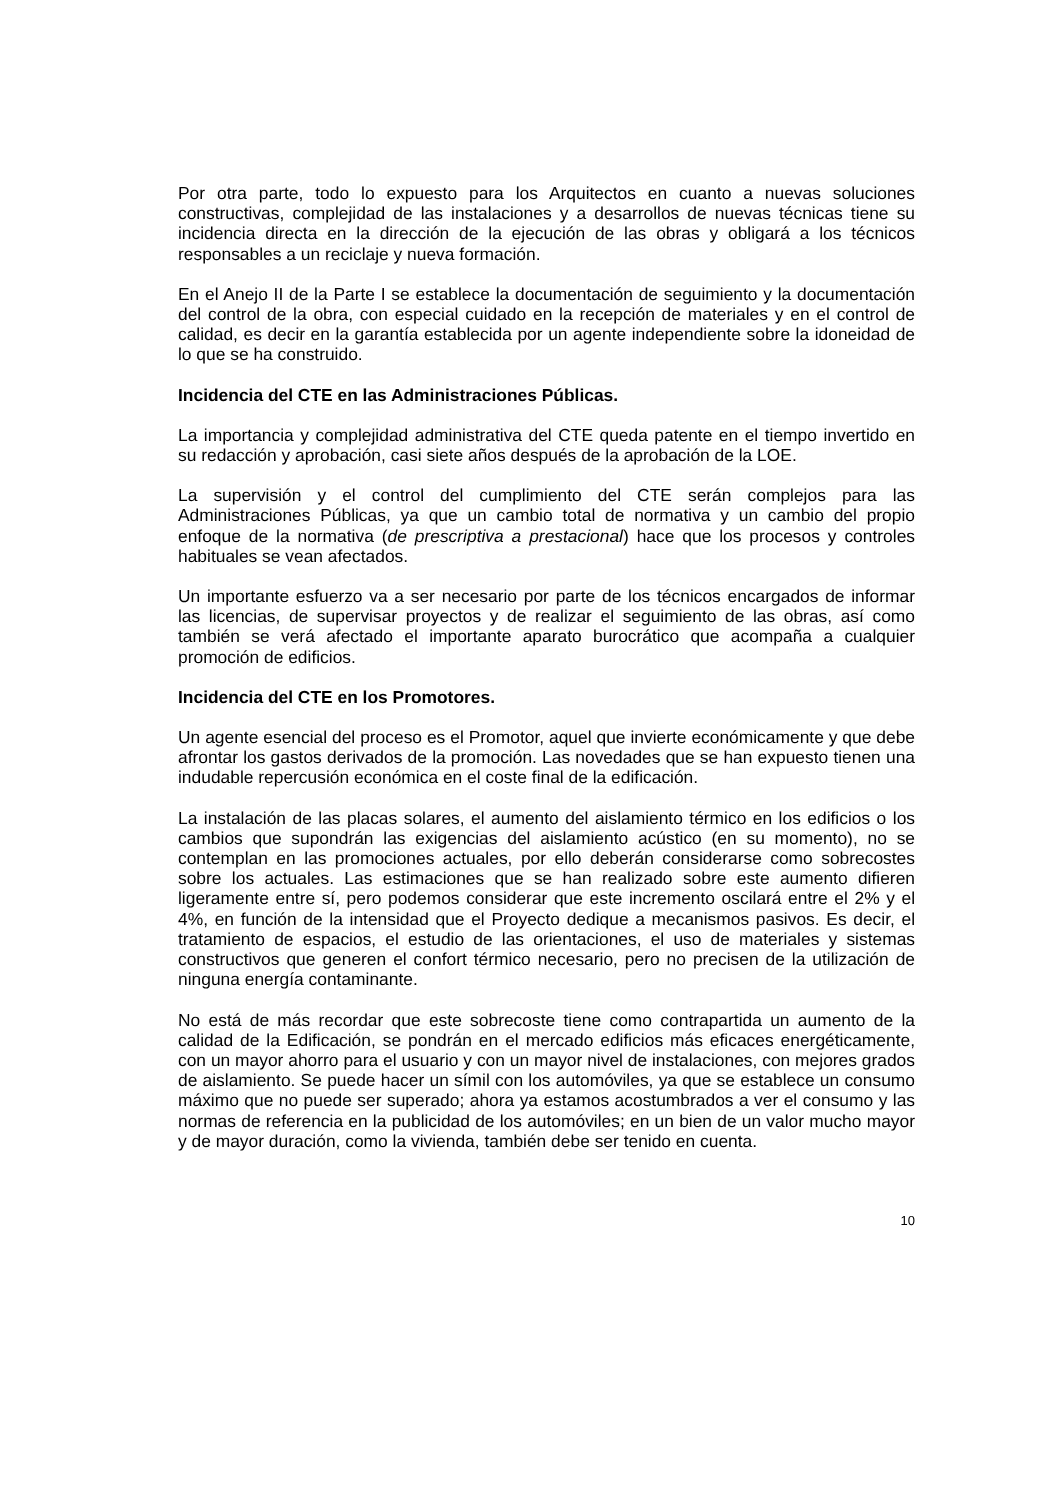Por otra parte, todo lo expuesto para los Arquitectos en cuanto a nuevas soluciones constructivas, complejidad de las instalaciones y a desarrollos de nuevas técnicas tiene su incidencia directa en la dirección de la ejecución de las obras y obligará a los técnicos responsables a un reciclaje y nueva formación.
En el Anejo II de la Parte I se establece la documentación de seguimiento y la documentación del control de la obra, con especial cuidado en la recepción de materiales y en el control de calidad, es decir en la garantía establecida por un agente independiente sobre la idoneidad de lo que se ha construido.
Incidencia del CTE en las Administraciones Públicas.
La importancia y complejidad administrativa del CTE queda patente en el tiempo invertido en su redacción y aprobación, casi siete años después de la aprobación de la LOE.
La supervisión y el control del cumplimiento del CTE serán complejos para las Administraciones Públicas, ya que un cambio total de normativa y un cambio del propio enfoque de la normativa (de prescriptiva a prestacional) hace que los procesos y controles habituales se vean afectados.
Un importante esfuerzo va a ser necesario por parte de los técnicos encargados de informar las licencias, de supervisar proyectos y de realizar el seguimiento de las obras, así como también se verá afectado el importante aparato burocrático que acompaña a cualquier promoción de edificios.
Incidencia del CTE en los Promotores.
Un agente esencial del proceso es el Promotor, aquel que invierte económicamente y que debe afrontar los gastos derivados de la promoción. Las novedades que se han expuesto tienen una indudable repercusión económica en el coste final de la edificación.
La instalación de las placas solares, el aumento del aislamiento térmico en los edificios o los cambios que supondrán las exigencias del aislamiento acústico (en su momento), no se contemplan en las promociones actuales, por ello deberán considerarse como sobrecostes sobre los actuales. Las estimaciones que se han realizado sobre este aumento difieren ligeramente entre sí, pero podemos considerar que este incremento oscilará entre el 2% y el 4%, en función de la intensidad que el Proyecto dedique a mecanismos pasivos. Es decir, el tratamiento de espacios, el estudio de las orientaciones, el uso de materiales y sistemas constructivos que generen el confort térmico necesario, pero no precisen de la utilización de ninguna energía contaminante.
No está de más recordar que este sobrecoste tiene como contrapartida un aumento de la calidad de la Edificación, se pondrán en el mercado edificios más eficaces energéticamente, con un mayor ahorro para el usuario y con un mayor nivel de instalaciones, con mejores grados de aislamiento. Se puede hacer un símil con los automóviles, ya que se establece un consumo máximo que no puede ser superado; ahora ya estamos acostumbrados a ver el consumo y las normas de referencia en la publicidad de los automóviles; en un bien de un valor mucho mayor y de mayor duración, como la vivienda, también debe ser tenido en cuenta.
10